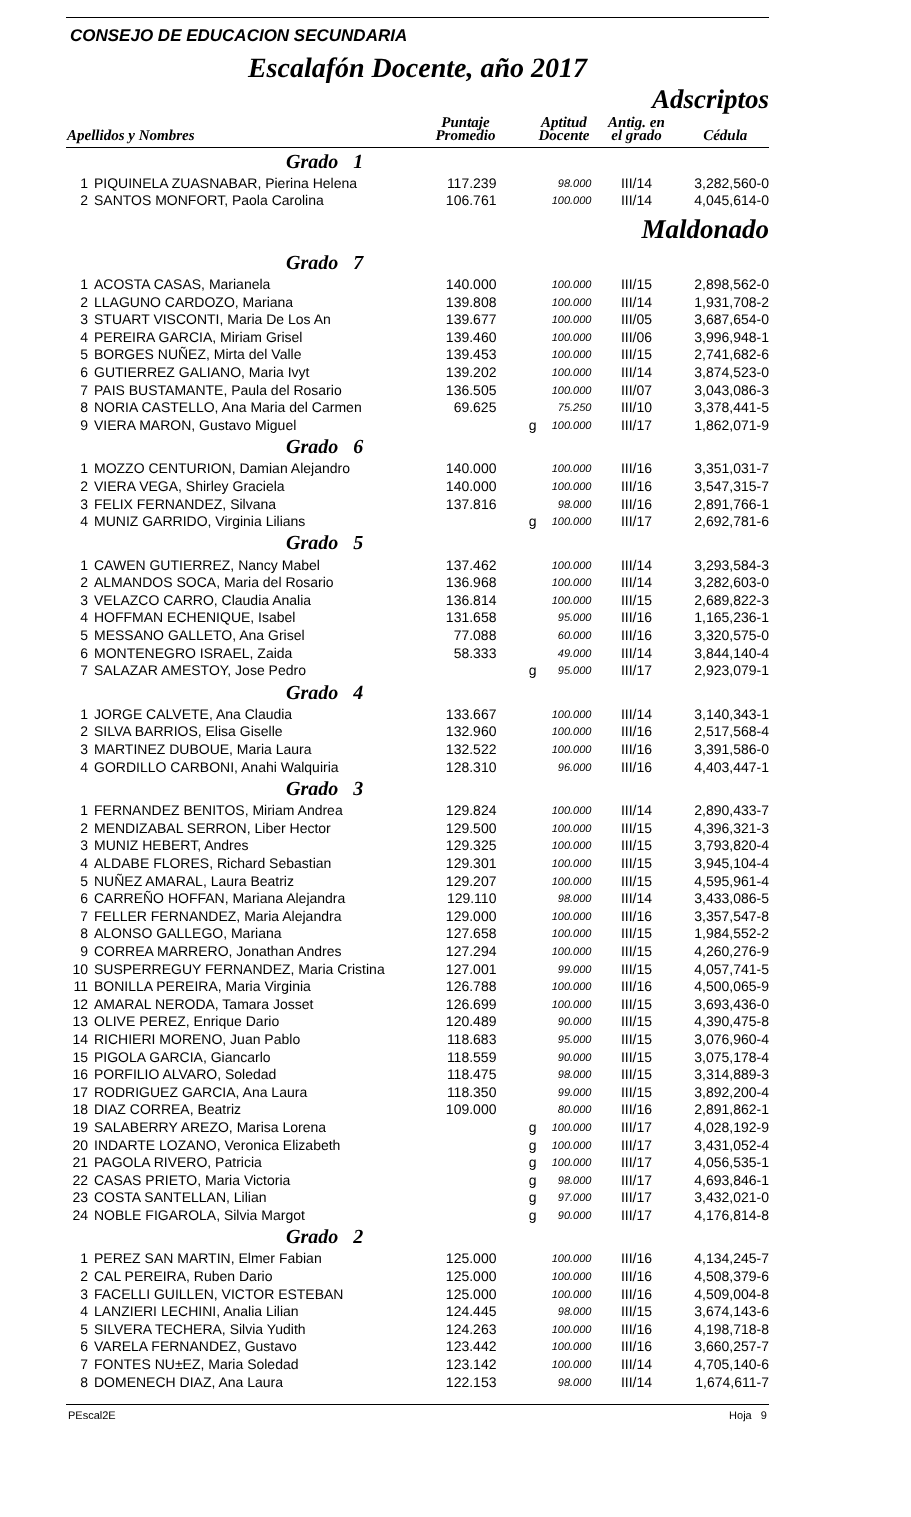CONSEJO DE EDUCACION SECUNDARIA
Escalafón Docente, año 2017
Adscriptos
| Apellidos y Nombres | | Puntaje Promedio | | Aptitud Docente | Antig. en el grado | Cédula |
| --- | --- | --- | --- | --- | --- | --- |
| Grado 1 | | | | | | |
| 1 | PIQUINELA ZUASNABAR, Pierina Helena | 117.239 | | 98.000 | III/14 | 3,282,560-0 |
| 2 | SANTOS MONFORT, Paola Carolina | 106.761 | | 100.000 | III/14 | 4,045,614-0 |
| Maldonado | | | | | | |
| Grado 7 | | | | | | |
| 1 | ACOSTA CASAS, Marianela | 140.000 | | 100.000 | III/15 | 2,898,562-0 |
| 2 | LLAGUNO CARDOZO, Mariana | 139.808 | | 100.000 | III/14 | 1,931,708-2 |
| 3 | STUART VISCONTI, Maria De Los An | 139.677 | | 100.000 | III/05 | 3,687,654-0 |
| 4 | PEREIRA GARCIA, Miriam Grisel | 139.460 | | 100.000 | III/06 | 3,996,948-1 |
| 5 | BORGES NUÑEZ, Mirta del Valle | 139.453 | | 100.000 | III/15 | 2,741,682-6 |
| 6 | GUTIERREZ GALIANO, Maria Ivyt | 139.202 | | 100.000 | III/14 | 3,874,523-0 |
| 7 | PAIS BUSTAMANTE, Paula del Rosario | 136.505 | | 100.000 | III/07 | 3,043,086-3 |
| 8 | NORIA CASTELLO, Ana Maria del Carmen | 69.625 | | 75.250 | III/10 | 3,378,441-5 |
| 9 | VIERA MARON, Gustavo Miguel | | g | 100.000 | III/17 | 1,862,071-9 |
| Grado 6 | | | | | | |
| 1 | MOZZO CENTURION, Damian Alejandro | 140.000 | | 100.000 | III/16 | 3,351,031-7 |
| 2 | VIERA VEGA, Shirley Graciela | 140.000 | | 100.000 | III/16 | 3,547,315-7 |
| 3 | FELIX FERNANDEZ, Silvana | 137.816 | | 98.000 | III/16 | 2,891,766-1 |
| 4 | MUNIZ GARRIDO, Virginia Lilians | | g | 100.000 | III/17 | 2,692,781-6 |
| Grado 5 | | | | | | |
| 1 | CAWEN GUTIERREZ, Nancy Mabel | 137.462 | | 100.000 | III/14 | 3,293,584-3 |
| 2 | ALMANDOS SOCA, Maria del Rosario | 136.968 | | 100.000 | III/14 | 3,282,603-0 |
| 3 | VELAZCO CARRO, Claudia Analia | 136.814 | | 100.000 | III/15 | 2,689,822-3 |
| 4 | HOFFMAN ECHENIQUE, Isabel | 131.658 | | 95.000 | III/16 | 1,165,236-1 |
| 5 | MESSANO GALLETO, Ana Grisel | 77.088 | | 60.000 | III/16 | 3,320,575-0 |
| 6 | MONTENEGRO ISRAEL, Zaida | 58.333 | | 49.000 | III/14 | 3,844,140-4 |
| 7 | SALAZAR AMESTOY, Jose Pedro | | g | 95.000 | III/17 | 2,923,079-1 |
| Grado 4 | | | | | | |
| 1 | JORGE CALVETE, Ana Claudia | 133.667 | | 100.000 | III/14 | 3,140,343-1 |
| 2 | SILVA BARRIOS, Elisa Giselle | 132.960 | | 100.000 | III/16 | 2,517,568-4 |
| 3 | MARTINEZ DUBOUE, Maria Laura | 132.522 | | 100.000 | III/16 | 3,391,586-0 |
| 4 | GORDILLO CARBONI, Anahi Walquiria | 128.310 | | 96.000 | III/16 | 4,403,447-1 |
| Grado 3 | | | | | | |
| 1 | FERNANDEZ BENITOS, Miriam Andrea | 129.824 | | 100.000 | III/14 | 2,890,433-7 |
| 2 | MENDIZABAL SERRON, Liber Hector | 129.500 | | 100.000 | III/15 | 4,396,321-3 |
| 3 | MUNIZ HEBERT, Andres | 129.325 | | 100.000 | III/15 | 3,793,820-4 |
| 4 | ALDABE FLORES, Richard Sebastian | 129.301 | | 100.000 | III/15 | 3,945,104-4 |
| 5 | NUÑEZ AMARAL, Laura Beatriz | 129.207 | | 100.000 | III/15 | 4,595,961-4 |
| 6 | CARREÑO HOFFAN, Mariana Alejandra | 129.110 | | 98.000 | III/14 | 3,433,086-5 |
| 7 | FELLER FERNANDEZ, Maria Alejandra | 129.000 | | 100.000 | III/16 | 3,357,547-8 |
| 8 | ALONSO GALLEGO, Mariana | 127.658 | | 100.000 | III/15 | 1,984,552-2 |
| 9 | CORREA MARRERO, Jonathan Andres | 127.294 | | 100.000 | III/15 | 4,260,276-9 |
| 10 | SUSPERREGUY FERNANDEZ, Maria Cristina | 127.001 | | 99.000 | III/15 | 4,057,741-5 |
| 11 | BONILLA PEREIRA, Maria Virginia | 126.788 | | 100.000 | III/16 | 4,500,065-9 |
| 12 | AMARAL NERODA, Tamara Josset | 126.699 | | 100.000 | III/15 | 3,693,436-0 |
| 13 | OLIVE PEREZ, Enrique Dario | 120.489 | | 90.000 | III/15 | 4,390,475-8 |
| 14 | RICHIERI MORENO, Juan Pablo | 118.683 | | 95.000 | III/15 | 3,076,960-4 |
| 15 | PIGOLA GARCIA, Giancarlo | 118.559 | | 90.000 | III/15 | 3,075,178-4 |
| 16 | PORFILIO ALVARO, Soledad | 118.475 | | 98.000 | III/15 | 3,314,889-3 |
| 17 | RODRIGUEZ GARCIA, Ana Laura | 118.350 | | 99.000 | III/15 | 3,892,200-4 |
| 18 | DIAZ CORREA, Beatriz | 109.000 | | 80.000 | III/16 | 2,891,862-1 |
| 19 | SALABERRY AREZO, Marisa Lorena | | g | 100.000 | III/17 | 4,028,192-9 |
| 20 | INDARTE LOZANO, Veronica Elizabeth | | g | 100.000 | III/17 | 3,431,052-4 |
| 21 | PAGOLA RIVERO, Patricia | | g | 100.000 | III/17 | 4,056,535-1 |
| 22 | CASAS PRIETO, Maria Victoria | | g | 98.000 | III/17 | 4,693,846-1 |
| 23 | COSTA SANTELLAN, Lilian | | g | 97.000 | III/17 | 3,432,021-0 |
| 24 | NOBLE FIGAROLA, Silvia Margot | | g | 90.000 | III/17 | 4,176,814-8 |
| Grado 2 | | | | | | |
| 1 | PEREZ SAN MARTIN, Elmer Fabian | 125.000 | | 100.000 | III/16 | 4,134,245-7 |
| 2 | CAL PEREIRA, Ruben Dario | 125.000 | | 100.000 | III/16 | 4,508,379-6 |
| 3 | FACELLI GUILLEN, VICTOR ESTEBAN | 125.000 | | 100.000 | III/16 | 4,509,004-8 |
| 4 | LANZIERI LECHINI, Analia Lilian | 124.445 | | 98.000 | III/15 | 3,674,143-6 |
| 5 | SILVERA TECHERA, Silvia Yudith | 124.263 | | 100.000 | III/16 | 4,198,718-8 |
| 6 | VARELA FERNANDEZ, Gustavo | 123.442 | | 100.000 | III/16 | 3,660,257-7 |
| 7 | FONTES NU±EZ, Maria Soledad | 123.142 | | 100.000 | III/14 | 4,705,140-6 |
| 8 | DOMENECH DIAZ, Ana Laura | 122.153 | | 98.000 | III/14 | 1,674,611-7 |
PEscal2E Hoja 9